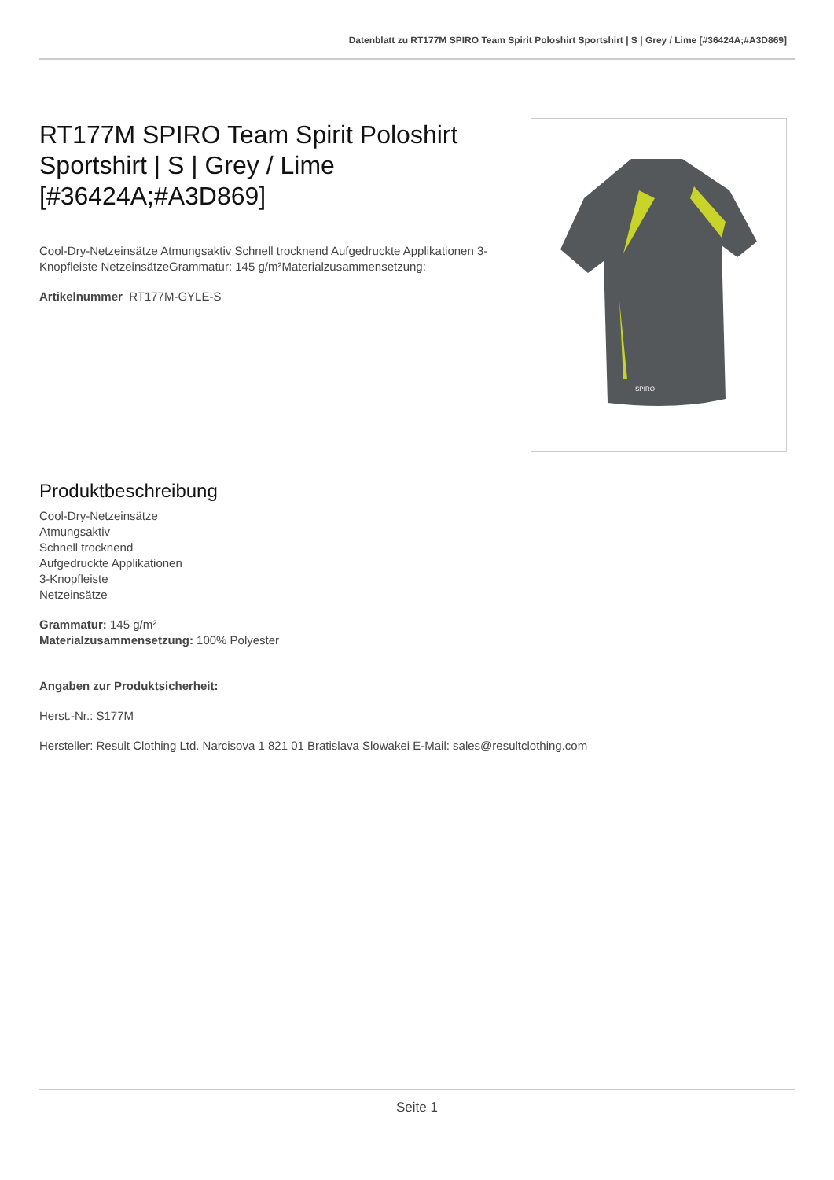Datenblatt zu RT177M SPIRO Team Spirit Poloshirt Sportshirt | S | Grey / Lime [#36424A;#A3D869]
RT177M SPIRO Team Spirit Poloshirt Sportshirt | S | Grey / Lime [#36424A;#A3D869]
Cool-Dry-Netzeinsätze Atmungsaktiv Schnell trocknend Aufgedruckte Applikationen 3-Knopfleiste NetzeinsätzeGrammatur: 145 g/m²Materialzusammensetzung:
Artikelnummer RT177M-GYLE-S
SPIRO
Produktbeschreibung
Cool-Dry-Netzeinsätze
Atmungsaktiv
Schnell trocknend
Aufgedruckte Applikationen
3-Knopfleiste
Netzeinsätze
Grammatur: 145 g/m²
Materialzusammensetzung: 100% Polyester
Angaben zur Produktsicherheit:
Herst.-Nr.: S177M
Hersteller: Result Clothing Ltd. Narcisova 1 821 01 Bratislava Slowakei E-Mail: sales@resultclothing.com
Seite 1